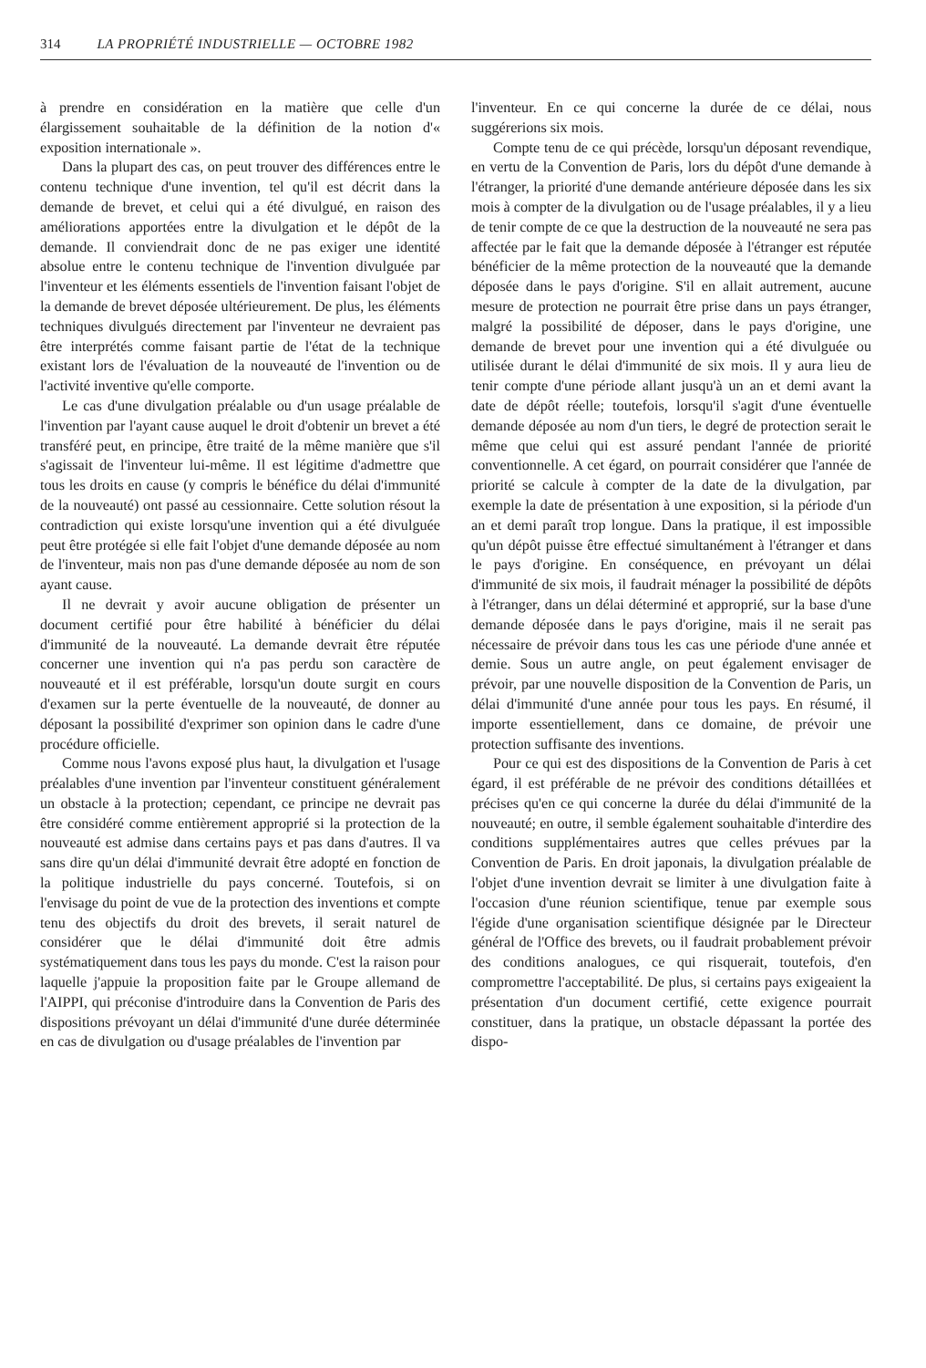314 LA PROPRIÉTÉ INDUSTRIELLE — OCTOBRE 1982
à prendre en considération en la matière que celle d'un élargissement souhaitable de la définition de la notion d'« exposition internationale ».
Dans la plupart des cas, on peut trouver des différences entre le contenu technique d'une invention, tel qu'il est décrit dans la demande de brevet, et celui qui a été divulgué, en raison des améliorations apportées entre la divulgation et le dépôt de la demande. Il conviendrait donc de ne pas exiger une identité absolue entre le contenu technique de l'invention divulguée par l'inventeur et les éléments essentiels de l'invention faisant l'objet de la demande de brevet déposée ultérieurement. De plus, les éléments techniques divulgués directement par l'inventeur ne devraient pas être interprétés comme faisant partie de l'état de la technique existant lors de l'évaluation de la nouveauté de l'invention ou de l'activité inventive qu'elle comporte.
Le cas d'une divulgation préalable ou d'un usage préalable de l'invention par l'ayant cause auquel le droit d'obtenir un brevet a été transféré peut, en principe, être traité de la même manière que s'il s'agissait de l'inventeur lui-même. Il est légitime d'admettre que tous les droits en cause (y compris le bénéfice du délai d'immunité de la nouveauté) ont passé au cessionnaire. Cette solution résout la contradiction qui existe lorsqu'une invention qui a été divulguée peut être protégée si elle fait l'objet d'une demande déposée au nom de l'inventeur, mais non pas d'une demande déposée au nom de son ayant cause.
Il ne devrait y avoir aucune obligation de présenter un document certifié pour être habilité à bénéficier du délai d'immunité de la nouveauté. La demande devrait être réputée concerner une invention qui n'a pas perdu son caractère de nouveauté et il est préférable, lorsqu'un doute surgit en cours d'examen sur la perte éventuelle de la nouveauté, de donner au déposant la possibilité d'exprimer son opinion dans le cadre d'une procédure officielle.
Comme nous l'avons exposé plus haut, la divulgation et l'usage préalables d'une invention par l'inventeur constituent généralement un obstacle à la protection; cependant, ce principe ne devrait pas être considéré comme entièrement approprié si la protection de la nouveauté est admise dans certains pays et pas dans d'autres. Il va sans dire qu'un délai d'immunité devrait être adopté en fonction de la politique industrielle du pays concerné. Toutefois, si on l'envisage du point de vue de la protection des inventions et compte tenu des objectifs du droit des brevets, il serait naturel de considérer que le délai d'immunité doit être admis systématiquement dans tous les pays du monde. C'est la raison pour laquelle j'appuie la proposition faite par le Groupe allemand de l'AIPPI, qui préconise d'introduire dans la Convention de Paris des dispositions prévoyant un délai d'immunité d'une durée déterminée en cas de divulgation ou d'usage préalables de l'invention par
l'inventeur. En ce qui concerne la durée de ce délai, nous suggérerions six mois.
Compte tenu de ce qui précède, lorsqu'un déposant revendique, en vertu de la Convention de Paris, lors du dépôt d'une demande à l'étranger, la priorité d'une demande antérieure déposée dans les six mois à compter de la divulgation ou de l'usage préalables, il y a lieu de tenir compte de ce que la destruction de la nouveauté ne sera pas affectée par le fait que la demande déposée à l'étranger est réputée bénéficier de la même protection de la nouveauté que la demande déposée dans le pays d'origine. S'il en allait autrement, aucune mesure de protection ne pourrait être prise dans un pays étranger, malgré la possibilité de déposer, dans le pays d'origine, une demande de brevet pour une invention qui a été divulguée ou utilisée durant le délai d'immunité de six mois. Il y aura lieu de tenir compte d'une période allant jusqu'à un an et demi avant la date de dépôt réelle; toutefois, lorsqu'il s'agit d'une éventuelle demande déposée au nom d'un tiers, le degré de protection serait le même que celui qui est assuré pendant l'année de priorité conventionnelle. A cet égard, on pourrait considérer que l'année de priorité se calcule à compter de la date de la divulgation, par exemple la date de présentation à une exposition, si la période d'un an et demi paraît trop longue. Dans la pratique, il est impossible qu'un dépôt puisse être effectué simultanément à l'étranger et dans le pays d'origine. En conséquence, en prévoyant un délai d'immunité de six mois, il faudrait ménager la possibilité de dépôts à l'étranger, dans un délai déterminé et approprié, sur la base d'une demande déposée dans le pays d'origine, mais il ne serait pas nécessaire de prévoir dans tous les cas une période d'une année et demie. Sous un autre angle, on peut également envisager de prévoir, par une nouvelle disposition de la Convention de Paris, un délai d'immunité d'une année pour tous les pays. En résumé, il importe essentiellement, dans ce domaine, de prévoir une protection suffisante des inventions.
Pour ce qui est des dispositions de la Convention de Paris à cet égard, il est préférable de ne prévoir des conditions détaillées et précises qu'en ce qui concerne la durée du délai d'immunité de la nouveauté; en outre, il semble également souhaitable d'interdire des conditions supplémentaires autres que celles prévues par la Convention de Paris. En droit japonais, la divulgation préalable de l'objet d'une invention devrait se limiter à une divulgation faite à l'occasion d'une réunion scientifique, tenue par exemple sous l'égide d'une organisation scientifique désignée par le Directeur général de l'Office des brevets, ou il faudrait probablement prévoir des conditions analogues, ce qui risquerait, toutefois, d'en compromettre l'acceptabilité. De plus, si certains pays exigeaient la présentation d'un document certifié, cette exigence pourrait constituer, dans la pratique, un obstacle dépassant la portée des dispo-